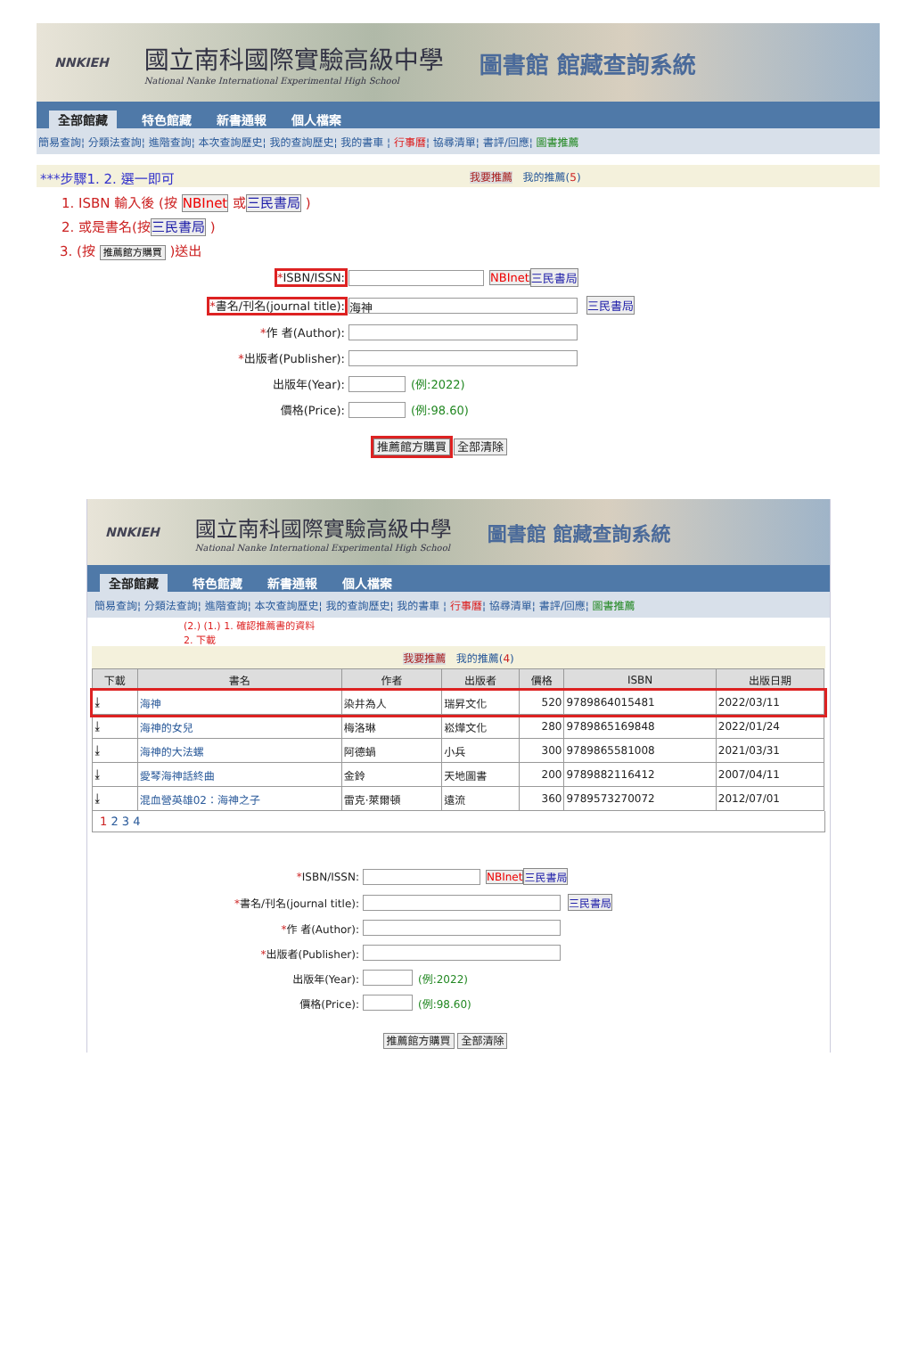NNKIEH 國立南科國際實驗高級中學
National Nanke International Experimental High School 圖書館 館藏查詢系統
全部館藏 特色館藏 新書通報 個人檔案
簡易查詢¦ 分類法查詢¦ 進階查詢¦ 本次查詢歷史¦ 我的查詢歷史¦ 我的書車 ¦ 行事曆¦ 協尋清單¦ 書評/回應¦ 圖書推薦
***步驟1. 2. 選一即可 我要推薦 我的推薦(5)
1. ISBN 輸入後 (按 NBInet 或三民書局 )
2. 或是書名(按三民書局 )
3. (按 推薦館方購買 )送出
*ISBN/ISSN: NBInet 三民書局
*書名/刊名(journal title): 海神 三民書局
*作 者(Author):
*出版者(Publisher):
出版年(Year): (例:2022)
價格(Price): (例:98.60)
推薦館方購買 全部清除
NNKIEH 國立南科國際實驗高級中學
National Nanke International Experimental High School 圖書館 館藏查詢系統
全部館藏 特色館藏 新書通報 個人檔案
簡易查詢¦ 分類法查詢¦ 進階查詢¦ 本次查詢歷史¦ 我的查詢歷史¦ 我的書車 ¦ 行事曆¦ 協尋清單¦ 書評/回應¦ 圖書推薦
(2.) (1.) 1. 確認推薦書的資料
2. 下載
我要推薦 我的推薦(4)
| 下載 | 書名 | 作者 | 出版者 | 價格 | ISBN | 出版日期 |
| --- | --- | --- | --- | --- | --- | --- |
| ⤓ | 海神 | 染井為人 | 瑞昇文化 | 520 | 9789864015481 | 2022/03/11 |
| ⤓ | 海神的女兒 | 梅洛琳 | 崧燁文化 | 280 | 9789865169848 | 2022/01/24 |
| ⤓ | 海神的大法螺 | 阿德蝸 | 小兵 | 300 | 9789865581008 | 2021/03/31 |
| ⤓ | 愛琴海神話終曲 | 金鈴 | 天地圖書 | 200 | 9789882116412 | 2007/04/11 |
| ⤓ | 混血營英雄02：海神之子 | 雷克·萊爾頓 | 遠流 | 360 | 9789573270072 | 2012/07/01 |
1 2 3 4
*ISBN/ISSN: NBInet 三民書局
*書名/刊名(journal title): 三民書局
*作 者(Author):
*出版者(Publisher):
出版年(Year): (例:2022)
價格(Price): (例:98.60)
推薦館方購買 全部清除